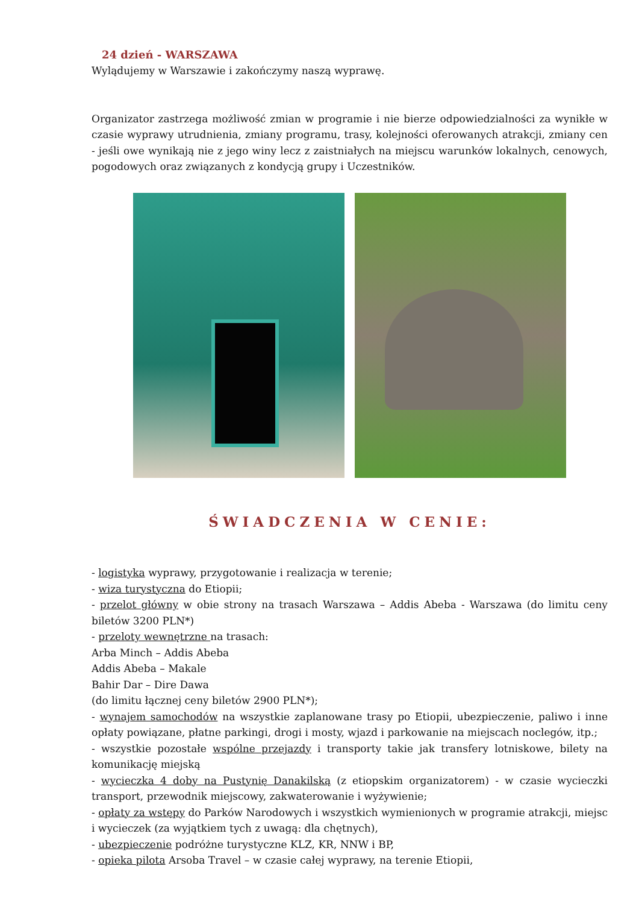24 dzień - WARSZAWA
Wylądujemy w Warszawie i zakończymy naszą wyprawę.
Organizator zastrzega możliwość zmian w programie i nie bierze odpowiedzialności za wynikłe w czasie wyprawy utrudnienia, zmiany programu, trasy, kolejności oferowanych atrakcji, zmiany cen - jeśli owe wynikają nie z jego winy lecz z zaistniałych na miejscu warunków lokalnych, cenowych, pogodowych oraz związanych z kondycją grupy i Uczestników.
ŚWIADCZENIA W CENIE:
- logistyka wyprawy, przygotowanie i realizacja w terenie;
- wiza turystyczna do Etiopii;
- przelot główny w obie strony na trasach Warszawa – Addis Abeba - Warszawa (do limitu ceny biletów 3200 PLN*)
- przeloty wewnętrzne na trasach:
Arba Minch – Addis Abeba
Addis Abeba – Makale
Bahir Dar – Dire Dawa
(do limitu łącznej ceny biletów 2900 PLN*);
- wynajem samochodów na wszystkie zaplanowane trasy po Etiopii, ubezpieczenie, paliwo i inne opłaty powiązane, płatne parkingi, drogi i mosty, wjazd i parkowanie na miejscach noclegów, itp.;
- wszystkie pozostałe wspólne przejazdy i transporty takie jak transfery lotniskowe, bilety na komunikację miejską
- wycieczka 4 doby na Pustynię Danakilską (z etiopskim organizatorem) - w czasie wycieczki transport, przewodnik miejscowy, zakwaterowanie i wyżywienie;
- opłaty za wstępy do Parków Narodowych i wszystkich wymienionych w programie atrakcji, miejsc i wycieczek (za wyjątkiem tych z uwagą: dla chętnych),
- ubezpieczenie podróżne turystyczne KLZ, KR, NNW i BP,
- opieka pilota Arsoba Travel – w czasie całej wyprawy, na terenie Etiopii,